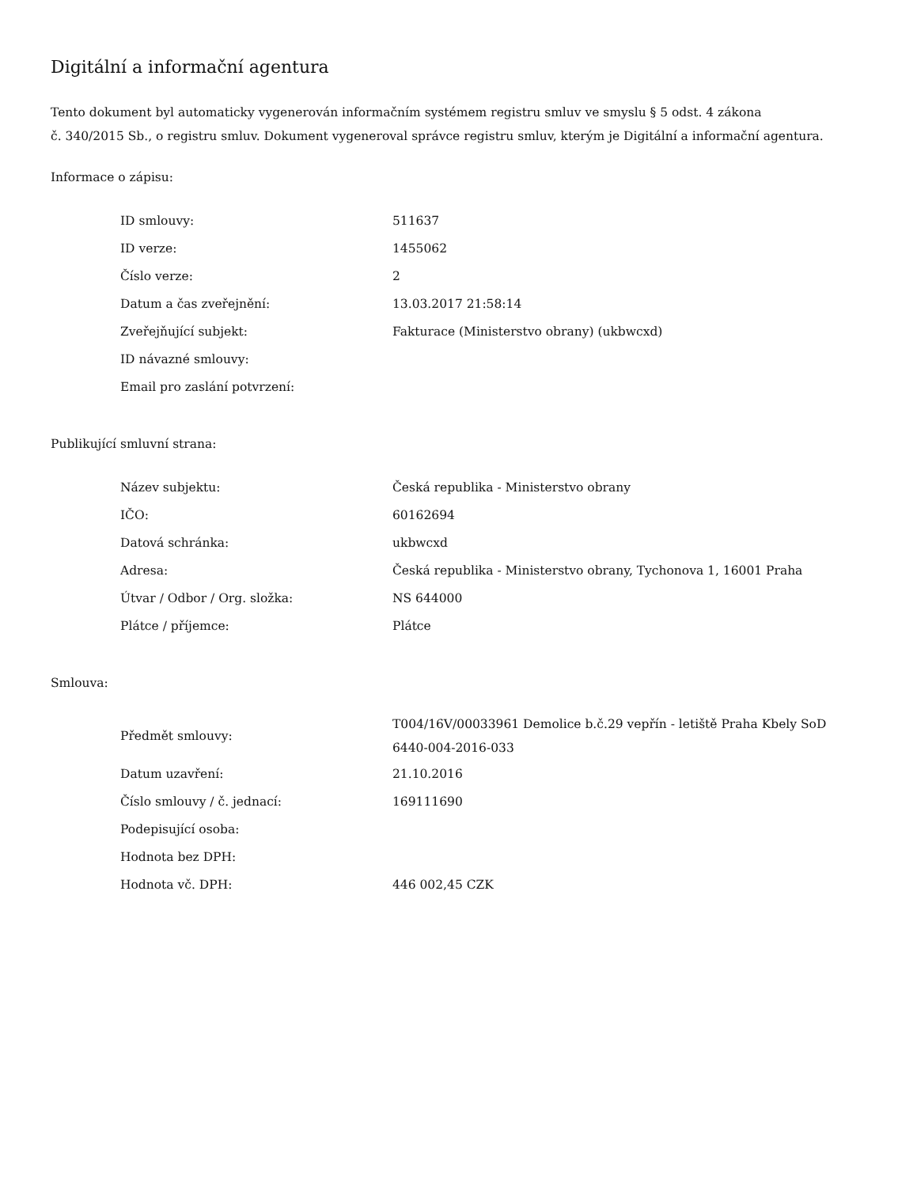Digitální a informační agentura
Tento dokument byl automaticky vygenerován informačním systémem registru smluv ve smyslu § 5 odst. 4 zákona
č. 340/2015 Sb., o registru smluv. Dokument vygeneroval správce registru smluv, kterým je Digitální a informační agentura.
Informace o zápisu:
| ID smlouvy: | 511637 |
| ID verze: | 1455062 |
| Číslo verze: | 2 |
| Datum a čas zveřejnění: | 13.03.2017 21:58:14 |
| Zveřejňující subjekt: | Fakturace (Ministerstvo obrany) (ukbwcxd) |
| ID návazné smlouvy: | |
| Email pro zaslání potvrzení: | |
Publikující smluvní strana:
| Název subjektu: | Česká republika - Ministerstvo obrany |
| IČO: | 60162694 |
| Datová schránka: | ukbwcxd |
| Adresa: | Česká republika - Ministerstvo obrany, Tychonova 1, 16001 Praha |
| Útvar / Odbor / Org. složka: | NS 644000 |
| Plátce / příjemce: | Plátce |
Smlouva:
| Předmět smlouvy: | T004/16V/00033961 Demolice b.č.29 vepřín - letiště Praha Kbely SoD 6440-004-2016-033 |
| Datum uzavření: | 21.10.2016 |
| Číslo smlouvy / č. jednací: | 169111690 |
| Podepisující osoba: | |
| Hodnota bez DPH: | |
| Hodnota vč. DPH: | 446 002,45 CZK |